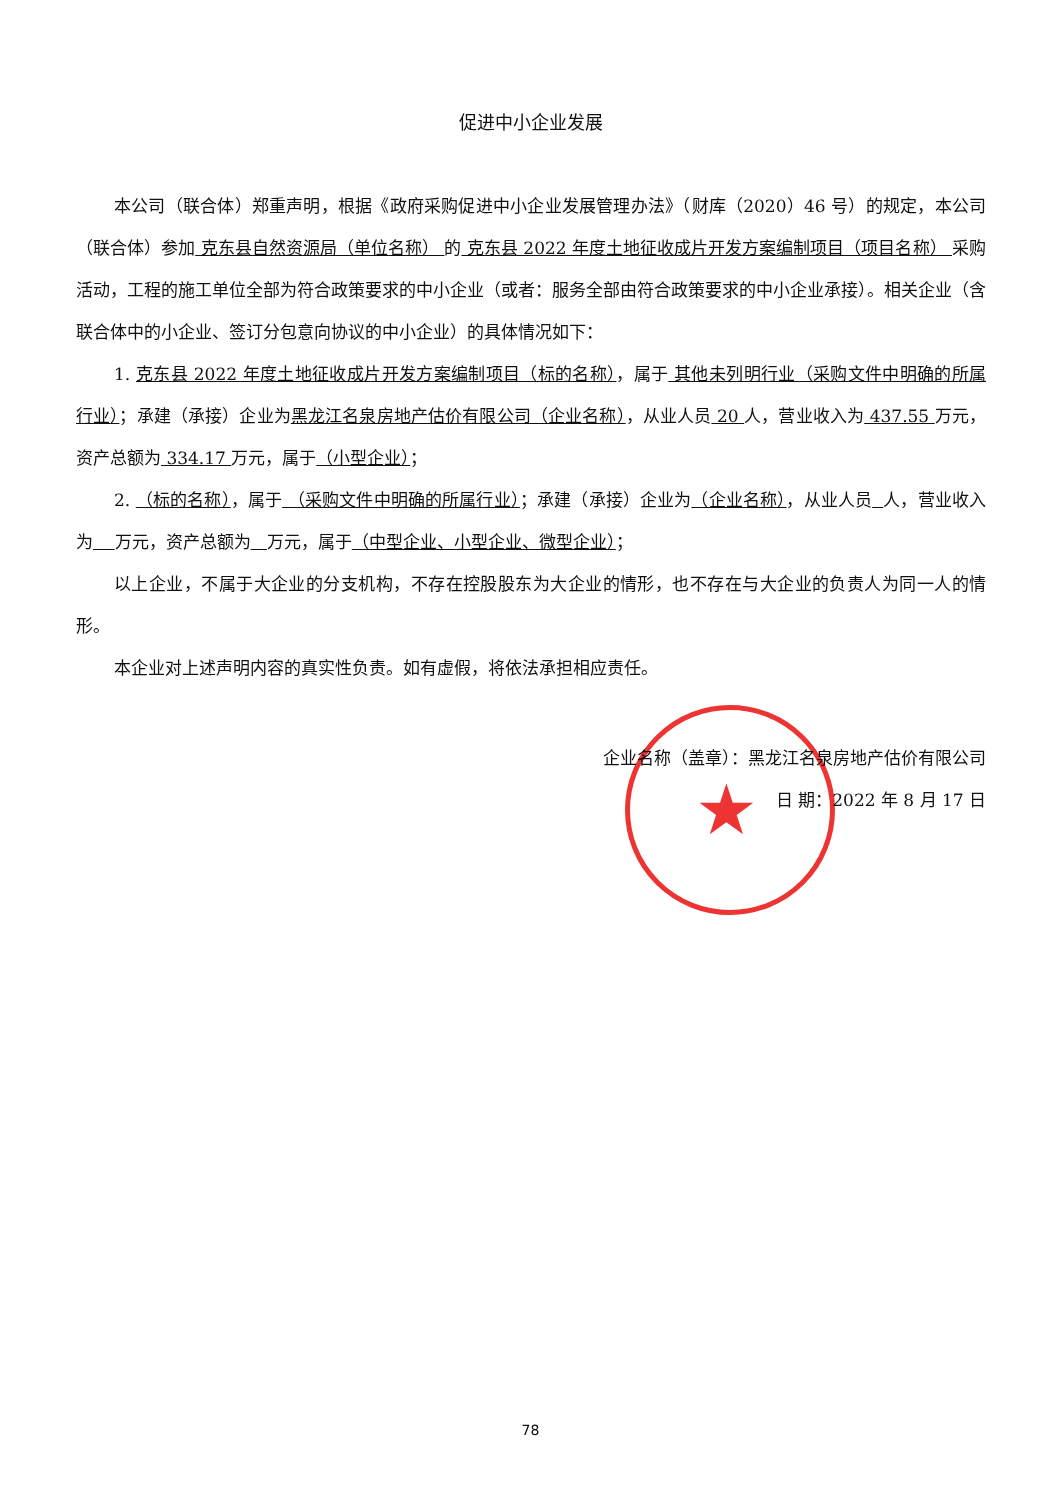★
促进中小企业发展
本公司（联合体）郑重声明，根据《政府采购促进中小企业发展管理办法》（财库（2020）46 号）的规定，本公司（联合体）参加 克东县自然资源局（单位名称） 的 克东县 2022 年度土地征收成片开发方案编制项目（项目名称） 采购活动，工程的施工单位全部为符合政策要求的中小企业（或者：服务全部由符合政策要求的中小企业承接）。相关企业（含联合体中的小企业、签订分包意向协议的中小企业）的具体情况如下：
1. 克东县 2022 年度土地征收成片开发方案编制项目（标的名称），属于 其他未列明行业（采购文件中明确的所属行业）；承建（承接）企业为黑龙江名泉房地产估价有限公司（企业名称），从业人员 20 人，营业收入为 437.55 万元，资产总额为 334.17 万元，属于（小型企业）；
2. （标的名称），属于 （采购文件中明确的所属行业）；承建（承接）企业为（企业名称），从业人员 人，营业收入为 万元，资产总额为 万元，属于（中型企业、小型企业、微型企业）；
以上企业，不属于大企业的分支机构，不存在控股股东为大企业的情形，也不存在与大企业的负责人为同一人的情形。
本企业对上述声明内容的真实性负责。如有虚假，将依法承担相应责任。
企业名称（盖章）：黑龙江名泉房地产估价有限公司
日 期：2022 年 8 月 17 日
78